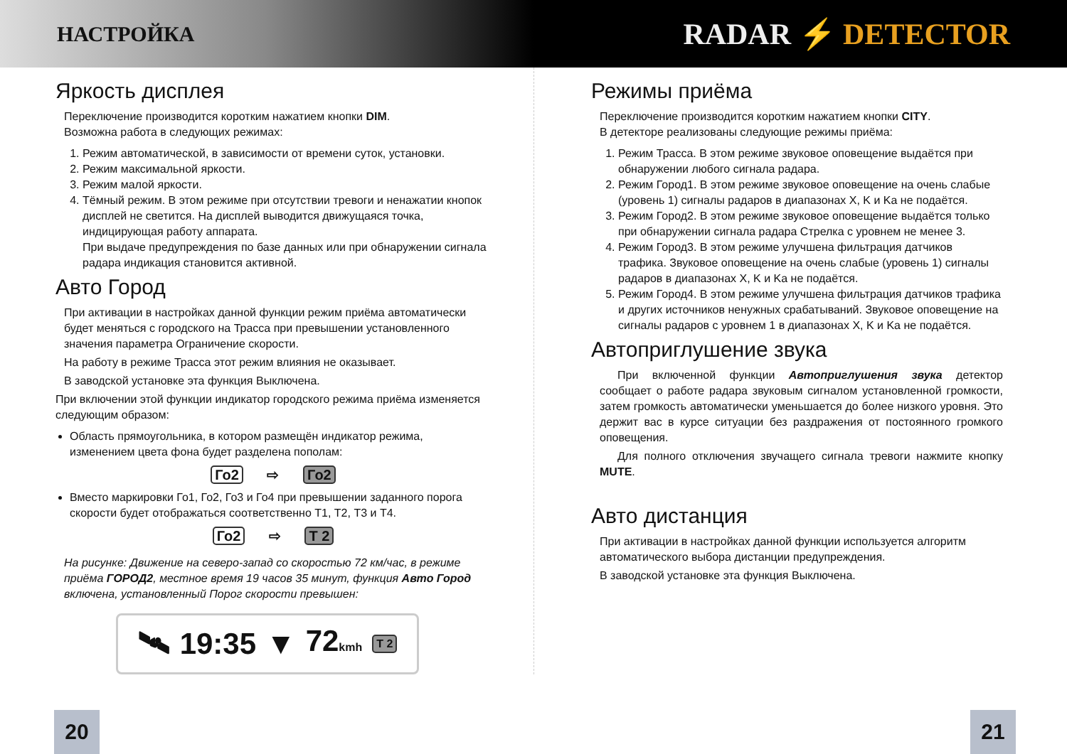НАСТРОЙКА
RADAR ⚡ DETECTOR
Яркость дисплея
Переключение производится коротким нажатием кнопки DIM.
Возможна работа в следующих режимах:
1. Режим автоматической, в зависимости от времени суток, установки.
2. Режим максимальной яркости.
3. Режим малой яркости.
4. Тёмный режим. В этом режиме при отсутствии тревоги и ненажатии кнопок дисплей не светится. На дисплей выводится движущаяся точка, индицирующая работу аппарата.
При выдаче предупреждения по базе данных или при обнаружении сигнала радара индикация становится активной.
Авто Город
При активации в настройках данной функции режим приёма автоматически будет меняться с городского на Трасса при превышении установленного значения параметра Ограничение скорости.
На работу в режиме Трасса этот режим влияния не оказывает.
В заводской установке эта функция Выключена.
При включении этой функции индикатор городского режима приёма изменяется следующим образом:
Область прямоугольника, в котором размещён индикатор режима, изменением цвета фона будет разделена пополам:
Го2 ⇨ Го2
Вместо маркировки Го1, Го2, Го3 и Го4 при превышении заданного порога скорости будет отображаться соответственно Т1, Т2, Т3 и Т4.
Го2 ⇨ Т 2
На рисунке: Движение на северо-запад со скоростью 72 км/час, в режиме приёма ГОРОД2, местное время 19 часов 35 минут, функция Авто Город включена, установленный Порог скорости превышен:
🛰 19:35 ▼ 72kmh Т 2
Режимы приёма
Переключение производится коротким нажатием кнопки CITY.
В детекторе реализованы следующие режимы приёма:
1. Режим Трасса. В этом режиме звуковое оповещение выдаётся при обнаружении любого сигнала радара.
2. Режим Город1. В этом режиме звуковое оповещение на очень слабые (уровень 1) сигналы радаров в диапазонах X, K и Ka не подаётся.
3. Режим Город2. В этом режиме звуковое оповещение выдаётся только при обнаружении сигнала радара Стрелка с уровнем не менее 3.
4. Режим Город3. В этом режиме улучшена фильтрация датчиков трафика. Звуковое оповещение на очень слабые (уровень 1) сигналы радаров в диапазонах X, K и Ka не подаётся.
5. Режим Город4. В этом режиме улучшена фильтрация датчиков трафика и других источников ненужных срабатываний. Звуковое оповещение на сигналы радаров с уровнем 1 в диапазонах X, K и Ka не подаётся.
Автоприглушение звука
При включенной функции Автоприглушения звука детектор сообщает о работе радара звуковым сигналом установленной громкости, затем громкость автоматически уменьшается до более низкого уровня. Это держит вас в курсе ситуации без раздражения от постоянного громкого оповещения.
Для полного отключения звучащего сигнала тревоги нажмите кнопку MUTE.
Авто дистанция
При активации в настройках данной функции используется алгоритм автоматического выбора дистанции предупреждения.
В заводской установке эта функция Выключена.
20 21